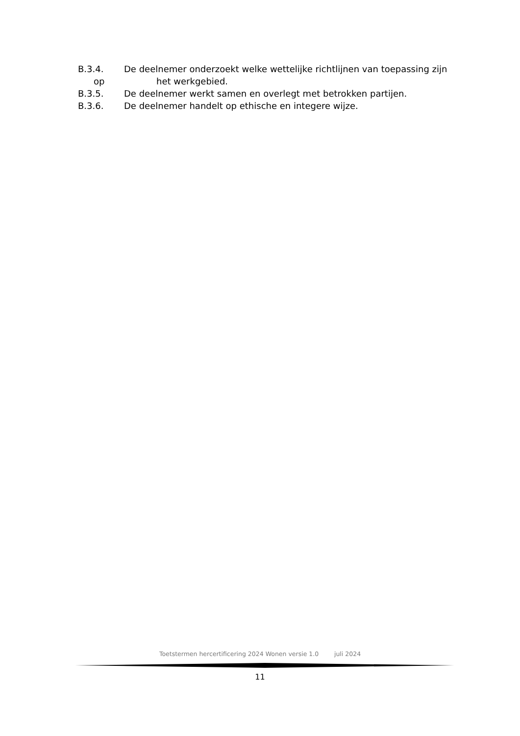B.3.4. De deelnemer onderzoekt welke wettelijke richtlijnen van toepassing zijn
op het werkgebied.
B.3.5. De deelnemer werkt samen en overlegt met betrokken partijen.
B.3.6. De deelnemer handelt op ethische en integere wijze.
Toetstermen hercertificering 2024 Wonen versie 1.0 juli 2024
11